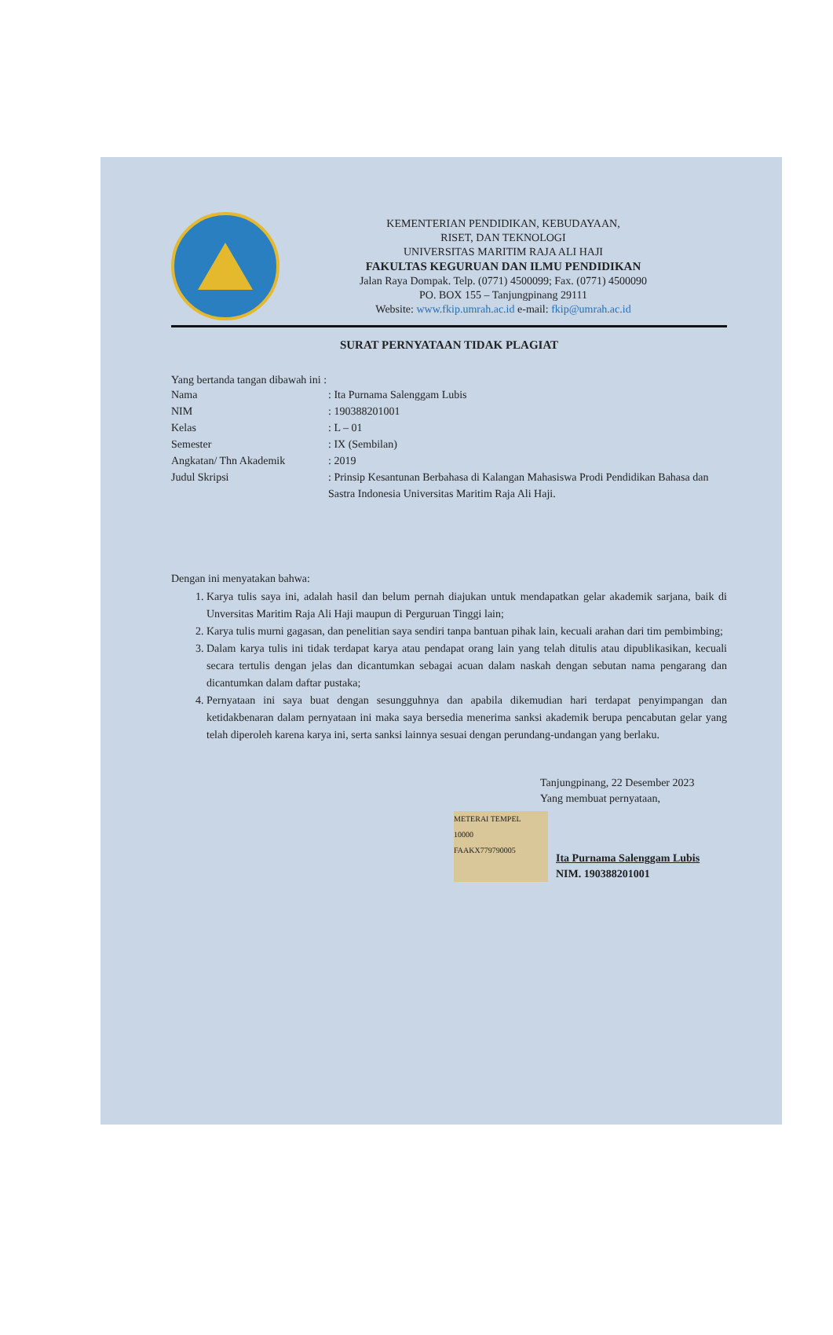KEMENTERIAN PENDIDIKAN, KEBUDAYAAN,
RISET, DAN TEKNOLOGI
UNIVERSITAS MARITIM RAJA ALI HAJI
FAKULTAS KEGURUAN DAN ILMU PENDIDIKAN
Jalan Raya Dompak. Telp. (0771) 4500099; Fax. (0771) 4500090
PO. BOX 155 – Tanjungpinang 29111
Website: www.fkip.umrah.ac.id e-mail: fkip@umrah.ac.id
SURAT PERNYATAAN TIDAK PLAGIAT
Yang bertanda tangan dibawah ini :
Nama: Ita Purnama Salenggam Lubis
NIM: 190388201001
Kelas: L – 01
Semester: IX (Sembilan)
Angkatan/ Thn Akademik: 2019
Judul Skripsi: Prinsip Kesantunan Berbahasa di Kalangan Mahasiswa Prodi Pendidikan Bahasa dan Sastra Indonesia Universitas Maritim Raja Ali Haji.
Dengan ini menyatakan bahwa:
1. Karya tulis saya ini, adalah hasil dan belum pernah diajukan untuk mendapatkan gelar akademik sarjana, baik di Unversitas Maritim Raja Ali Haji maupun di Perguruan Tinggi lain;
2. Karya tulis murni gagasan, dan penelitian saya sendiri tanpa bantuan pihak lain, kecuali arahan dari tim pembimbing;
3. Dalam karya tulis ini tidak terdapat karya atau pendapat orang lain yang telah ditulis atau dipublikasikan, kecuali secara tertulis dengan jelas dan dicantumkan sebagai acuan dalam naskah dengan sebutan nama pengarang dan dicantumkan dalam daftar pustaka;
4. Pernyataan ini saya buat dengan sesungguhnya dan apabila dikemudian hari terdapat penyimpangan dan ketidakbenaran dalam pernyataan ini maka saya bersedia menerima sanksi akademik berupa pencabutan gelar yang telah diperoleh karena karya ini, serta sanksi lainnya sesuai dengan perundang-undangan yang berlaku.
Tanjungpinang, 22 Desember 2023
Yang membuat pernyataan,
METERAI TEMPEL
10000
FAAKX779790005 Ita Purnama Salenggam Lubis
NIM. 190388201001